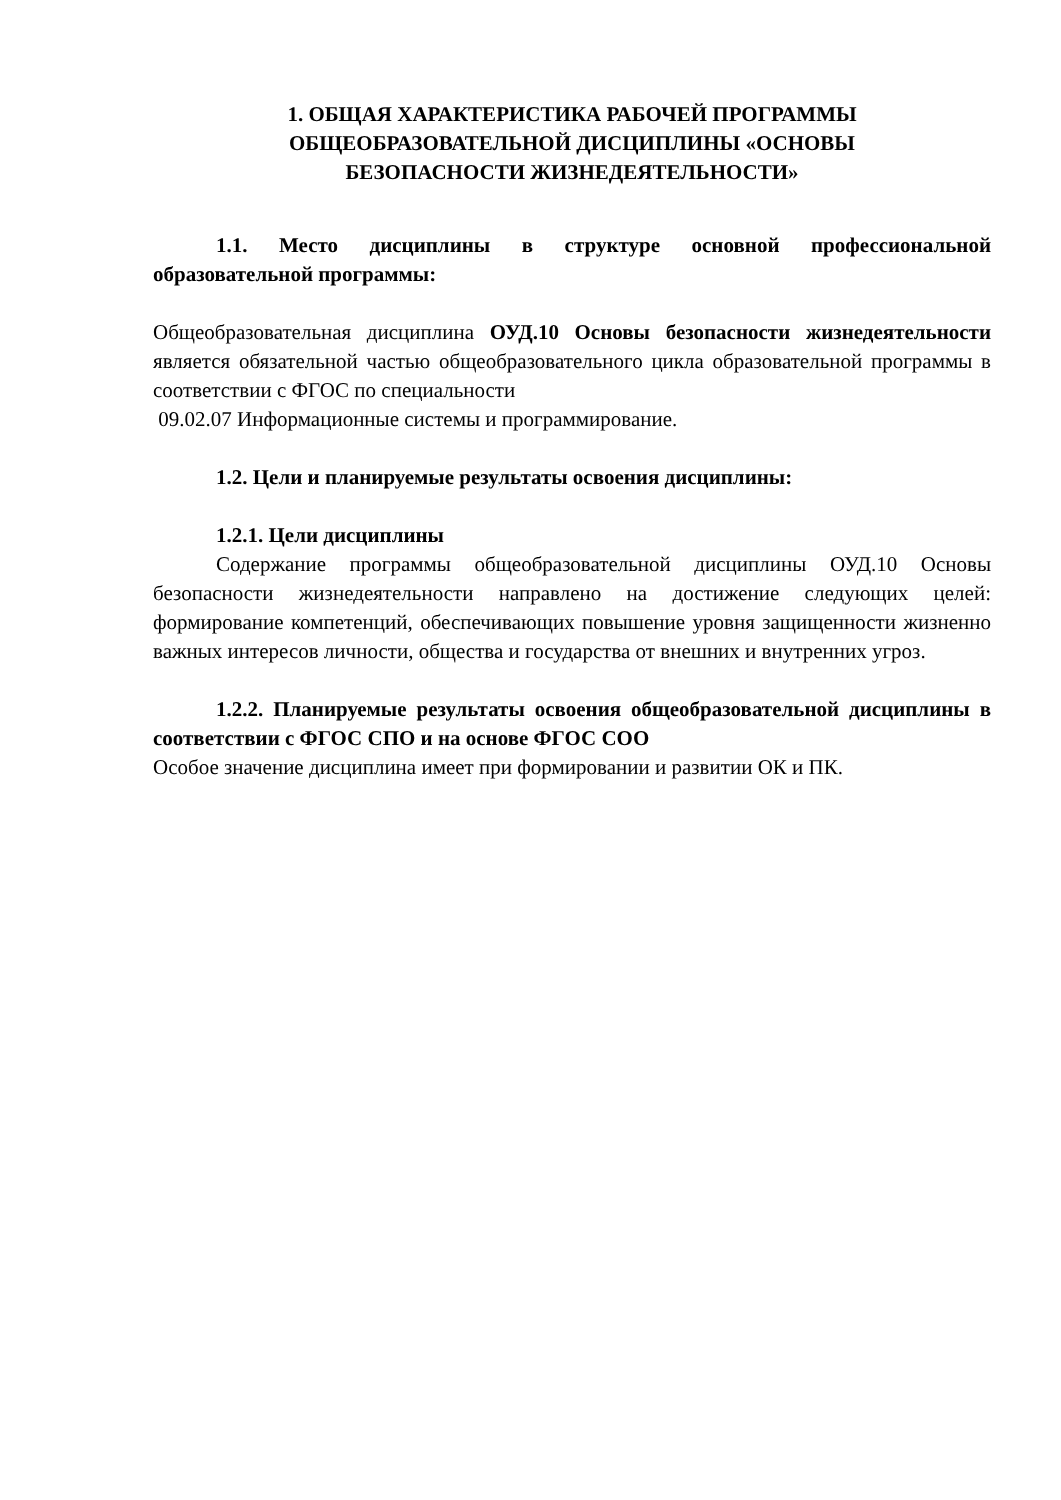1. ОБЩАЯ ХАРАКТЕРИСТИКА РАБОЧЕЙ ПРОГРАММЫ
ОБЩЕОБРАЗОВАТЕЛЬНОЙ ДИСЦИПЛИНЫ «ОСНОВЫ
БЕЗОПАСНОСТИ ЖИЗНЕДЕЯТЕЛЬНОСТИ»
1.1. Место дисциплины в структуре основной профессиональной образовательной программы:
Общеобразовательная дисциплина ОУД.10 Основы безопасности жизнедеятельности является обязательной частью общеобразовательного цикла образовательной программы в соответствии с ФГОС по специальности
09.02.07 Информационные системы и программирование.
1.2. Цели и планируемые результаты освоения дисциплины:
1.2.1. Цели дисциплины
Содержание программы общеобразовательной дисциплины ОУД.10 Основы безопасности жизнедеятельности направлено на достижение следующих целей: формирование компетенций, обеспечивающих повышение уровня защищенности жизненно важных интересов личности, общества и государства от внешних и внутренних угроз.
1.2.2. Планируемые результаты освоения общеобразовательной дисциплины в соответствии с ФГОС СПО и на основе ФГОС СОО
Особое значение дисциплина имеет при формировании и развитии ОК и ПК.